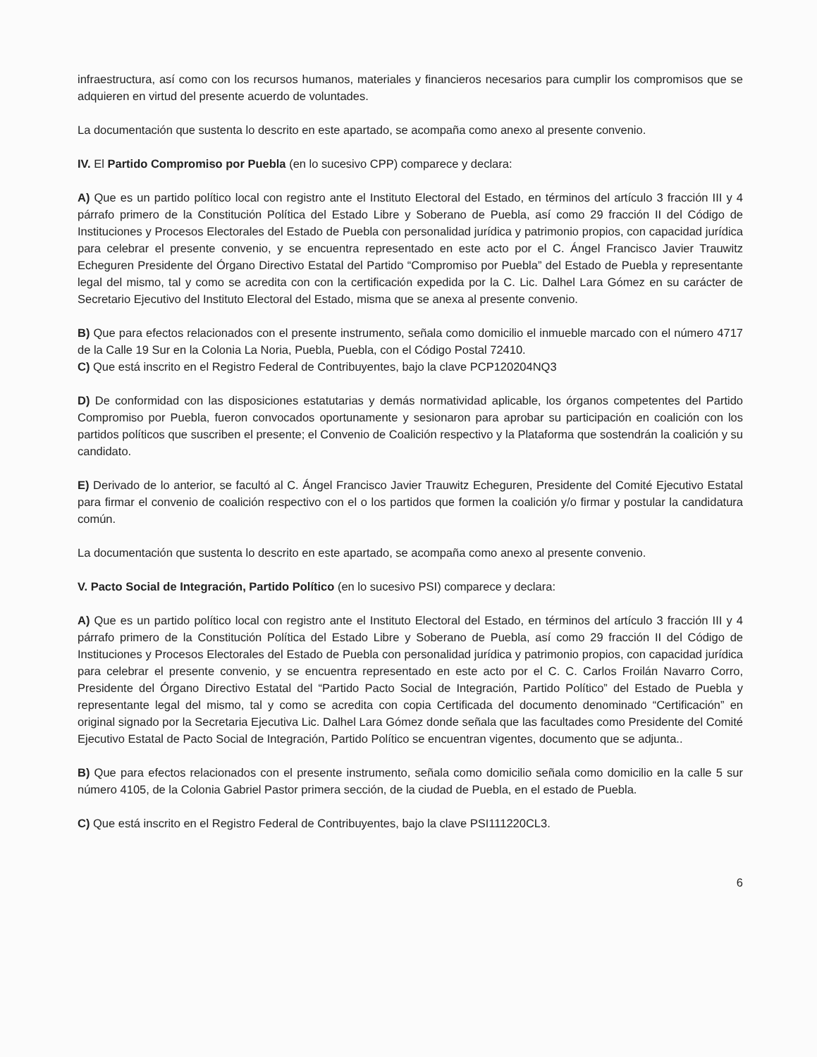infraestructura, así como con los recursos humanos, materiales y financieros necesarios para cumplir los compromisos que se adquieren en virtud del presente acuerdo de voluntades.
La documentación que sustenta lo descrito en este apartado, se acompaña como anexo al presente convenio.
IV. El Partido Compromiso por Puebla (en lo sucesivo CPP) comparece y declara:
A) Que es un partido político local con registro ante el Instituto Electoral del Estado, en términos del artículo 3 fracción III y 4 párrafo primero de la Constitución Política del Estado Libre y Soberano de Puebla, así como 29 fracción II del Código de Instituciones y Procesos Electorales del Estado de Puebla con personalidad jurídica y patrimonio propios, con capacidad jurídica para celebrar el presente convenio, y se encuentra representado en este acto por el C. Ángel Francisco Javier Trauwitz Echeguren Presidente del Órgano Directivo Estatal del Partido “Compromiso por Puebla” del Estado de Puebla y representante legal del mismo, tal y como se acredita con con la certificación expedida por la C. Lic. Dalhel Lara Gómez en su carácter de Secretario Ejecutivo del Instituto Electoral del Estado, misma que se anexa al presente convenio.
B) Que para efectos relacionados con el presente instrumento, señala como domicilio el inmueble marcado con el número 4717 de la Calle 19 Sur en la Colonia La Noria, Puebla, Puebla, con el Código Postal 72410.
C) Que está inscrito en el Registro Federal de Contribuyentes, bajo la clave PCP120204NQ3
D) De conformidad con las disposiciones estatutarias y demás normatividad aplicable, los órganos competentes del Partido Compromiso por Puebla, fueron convocados oportunamente y sesionaron para aprobar su participación en coalición con los partidos políticos que suscriben el presente; el Convenio de Coalición respectivo y la Plataforma que sostendrán la coalición y su candidato.
E) Derivado de lo anterior, se facultó al C. Ángel Francisco Javier Trauwitz Echeguren, Presidente del Comité Ejecutivo Estatal para firmar el convenio de coalición respectivo con el o los partidos que formen la coalición y/o firmar y postular la candidatura común.
La documentación que sustenta lo descrito en este apartado, se acompaña como anexo al presente convenio.
V. Pacto Social de Integración, Partido Político (en lo sucesivo PSI) comparece y declara:
A) Que es un partido político local con registro ante el Instituto Electoral del Estado, en términos del artículo 3 fracción III y 4 párrafo primero de la Constitución Política del Estado Libre y Soberano de Puebla, así como 29 fracción II del Código de Instituciones y Procesos Electorales del Estado de Puebla con personalidad jurídica y patrimonio propios, con capacidad jurídica para celebrar el presente convenio, y se encuentra representado en este acto por el C. C. Carlos Froilán Navarro Corro, Presidente del Órgano Directivo Estatal del “Partido Pacto Social de Integración, Partido Político” del Estado de Puebla y representante legal del mismo, tal y como se acredita con copia Certificada del documento denominado “Certificación” en original signado por la Secretaria Ejecutiva Lic. Dalhel Lara Gómez donde señala que las facultades como Presidente del Comité Ejecutivo Estatal de Pacto Social de Integración, Partido Político se encuentran vigentes, documento que se adjunta..
B) Que para efectos relacionados con el presente instrumento, señala como domicilio señala como domicilio en la calle 5 sur número 4105, de la Colonia Gabriel Pastor primera sección, de la ciudad de Puebla, en el estado de Puebla.
C) Que está inscrito en el Registro Federal de Contribuyentes, bajo la clave PSI111220CL3.
6